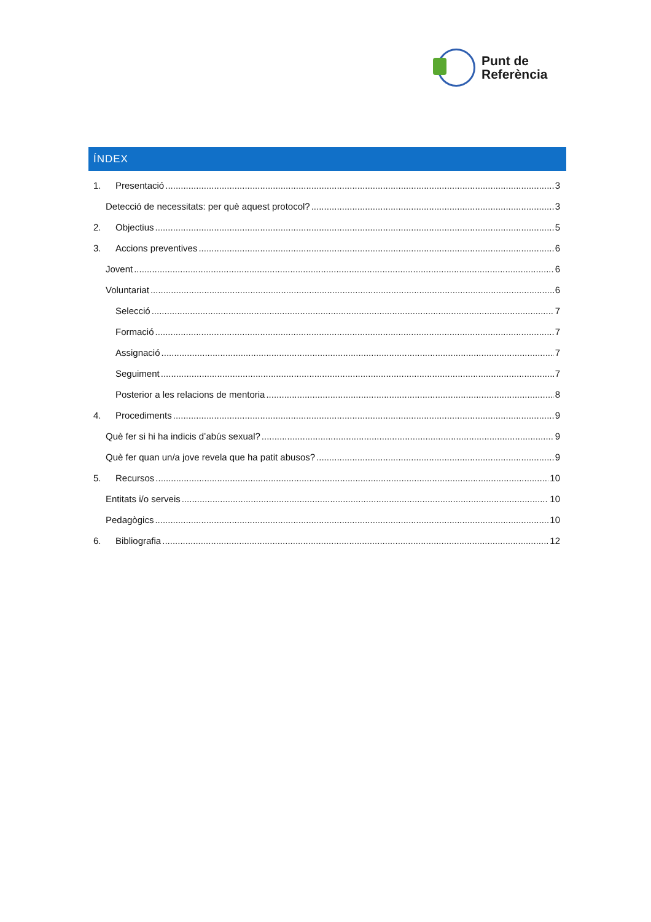Punt de
Referència
ÍNDEX
1. Presentació 3
Detecció de necessitats: per què aquest protocol? 3
2. Objectius 5
3. Accions preventives 6
Jovent 6
Voluntariat 6
Selecció 7
Formació 7
Assignació 7
Seguiment 7
Posterior a les relacions de mentoria 8
4. Procediments 9
Què fer si hi ha indicis d’abús sexual? 9
Què fer quan un/a jove revela que ha patit abusos? 9
5. Recursos 10
Entitats i/o serveis 10
Pedagògics 10
6. Bibliografia 12